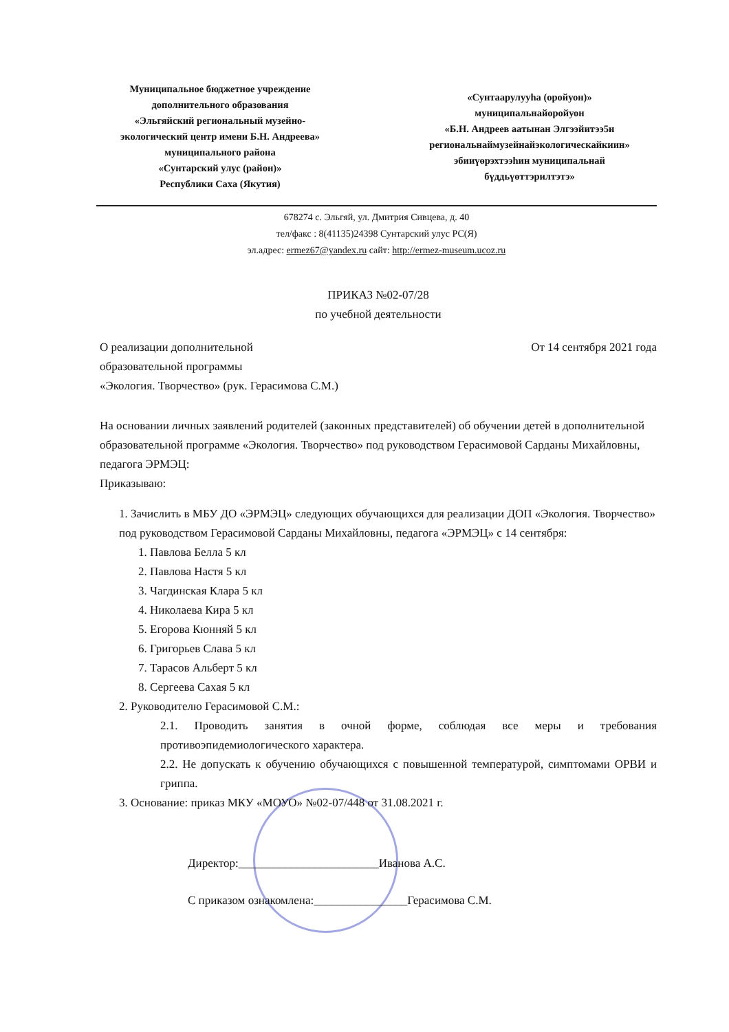Муниципальное бюджетное учреждение
дополнительного образования
«Эльгяйский региональный музейно-
экологический центр имени Б.Н. Андреева»
муниципального района
«Сунтарский улус (район)»
Республики Саха (Якутия)
«Сунтаарулууһа (оройуон)»
муниципальнайоройуон
«Б.Н. Андреев аатынан Элгээйитээ5и
региональнаймузейнайэкологическайкиин»
эбииүөрэхтээһин муниципальнай
бүддьүөттэрилтэтэ»
678274 с. Эльгяй, ул. Дмитрия Сивцева, д. 40
тел/факс : 8(41135)24398 Сунтарский улус РС(Я)
эл.адрес: ermez67@yandex.ru сайт: http://ermez-museum.ucoz.ru
ПРИКАЗ №02-07/28
по учебной деятельности
О реализации дополнительной
образовательной программы
«Экология. Творчество» (рук. Герасимова С.М.)
От 14 сентября 2021 года
На основании личных заявлений родителей (законных представителей) об обучении детей в дополнительной образовательной программе «Экология. Творчество» под руководством Герасимовой Сарданы Михайловны, педагога ЭРМЭЦ:
Приказываю:
1. Зачислить в МБУ ДО «ЭРМЭЦ» следующих обучающихся для реализации ДОП «Экология. Творчество» под руководством Герасимовой Сарданы Михайловны, педагога «ЭРМЭЦ» с 14 сентября:
1. Павлова Белла 5 кл
2. Павлова Настя 5 кл
3. Чагдинская Клара 5 кл
4. Николаева Кира 5 кл
5. Егорова Кюнняй 5 кл
6. Григорьев Слава 5 кл
7. Тарасов Альберт 5 кл
8. Сергеева Сахая 5 кл
2. Руководителю Герасимовой С.М.:
2.1. Проводить занятия в очной форме, соблюдая все меры и требования противоэпидемиологического характера.
2.2. Не допускать к обучению обучающихся с повышенной температурой, симптомами ОРВИ и гриппа.
3. Основание: приказ МКУ «МОУО» №02-07/448 от 31.08.2021 г.
Директор:________________________Иванова А.С.
С приказом ознакомлена:________________Герасимова С.М.